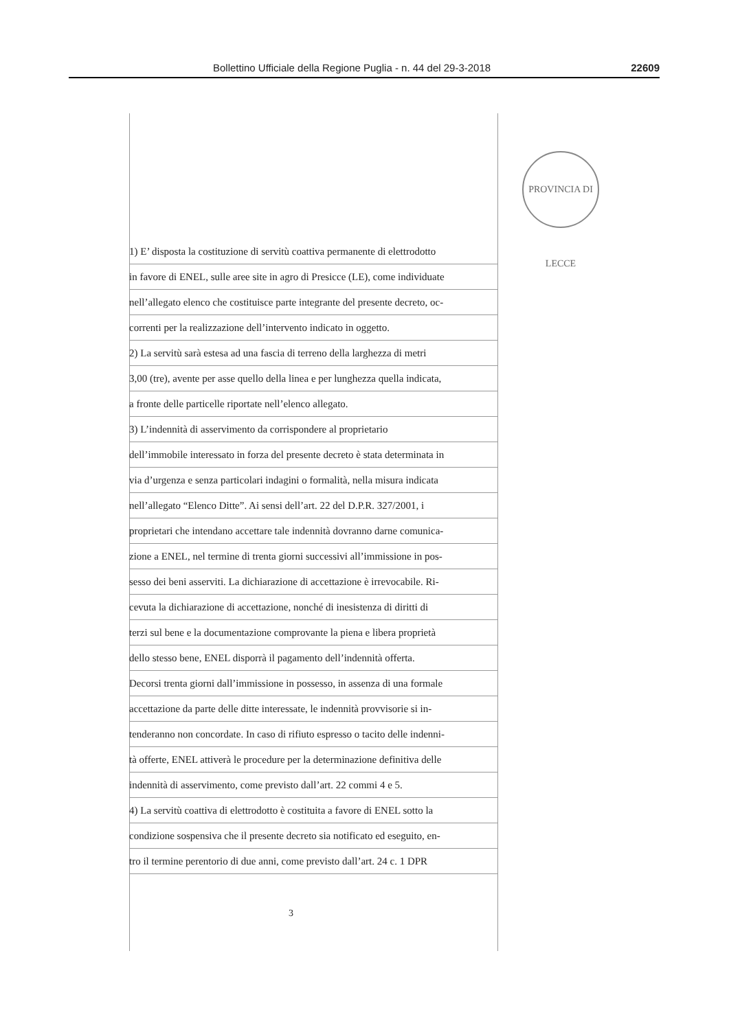Bollettino Ufficiale della Regione Puglia - n. 44 del 29-3-2018 22609
PROVINCIA DI LECCE
1) E’ disposta la costituzione di servitù coattiva permanente di elettrodotto
in favore di ENEL, sulle aree site in agro di Presicce (LE), come individuate
nell’allegato elenco che costituisce parte integrante del presente decreto, oc-
correnti per la realizzazione dell’intervento indicato in oggetto.
2) La servitù sarà estesa ad una fascia di terreno della larghezza di metri
3,00 (tre), avente per asse quello della linea e per lunghezza quella indicata,
a fronte delle particelle riportate nell’elenco allegato.
3) L’indennità di asservimento da corrispondere al proprietario
dell’immobile interessato in forza del presente decreto è stata determinata in
via d’urgenza e senza particolari indagini o formalità, nella misura indicata
nell’allegato “Elenco Ditte”. Ai sensi dell’art. 22 del D.P.R. 327/2001, i
proprietari che intendano accettare tale indennità dovranno darne comunica-
zione a ENEL, nel termine di trenta giorni successivi all’immissione in pos-
sesso dei beni asserviti. La dichiarazione di accettazione è irrevocabile. Ri-
cevuta la dichiarazione di accettazione, nonché di inesistenza di diritti di
terzi sul bene e la documentazione comprovante la piena e libera proprietà
dello stesso bene, ENEL disporrà il pagamento dell’indennità offerta.
Decorsi trenta giorni dall’immissione in possesso, in assenza di una formale
accettazione da parte delle ditte interessate, le indennità provvisorie si in-
tenderanno non concordate. In caso di rifiuto espresso o tacito delle indenni-
tà offerte, ENEL attiverà le procedure per la determinazione definitiva delle
indennità di asservimento, come previsto dall’art. 22 commi 4 e 5.
4) La servitù coattiva di elettrodotto è costituita a favore di ENEL sotto la
condizione sospensiva che il presente decreto sia notificato ed eseguito, en-
tro il termine perentorio di due anni, come previsto dall’art. 24 c. 1 DPR
3